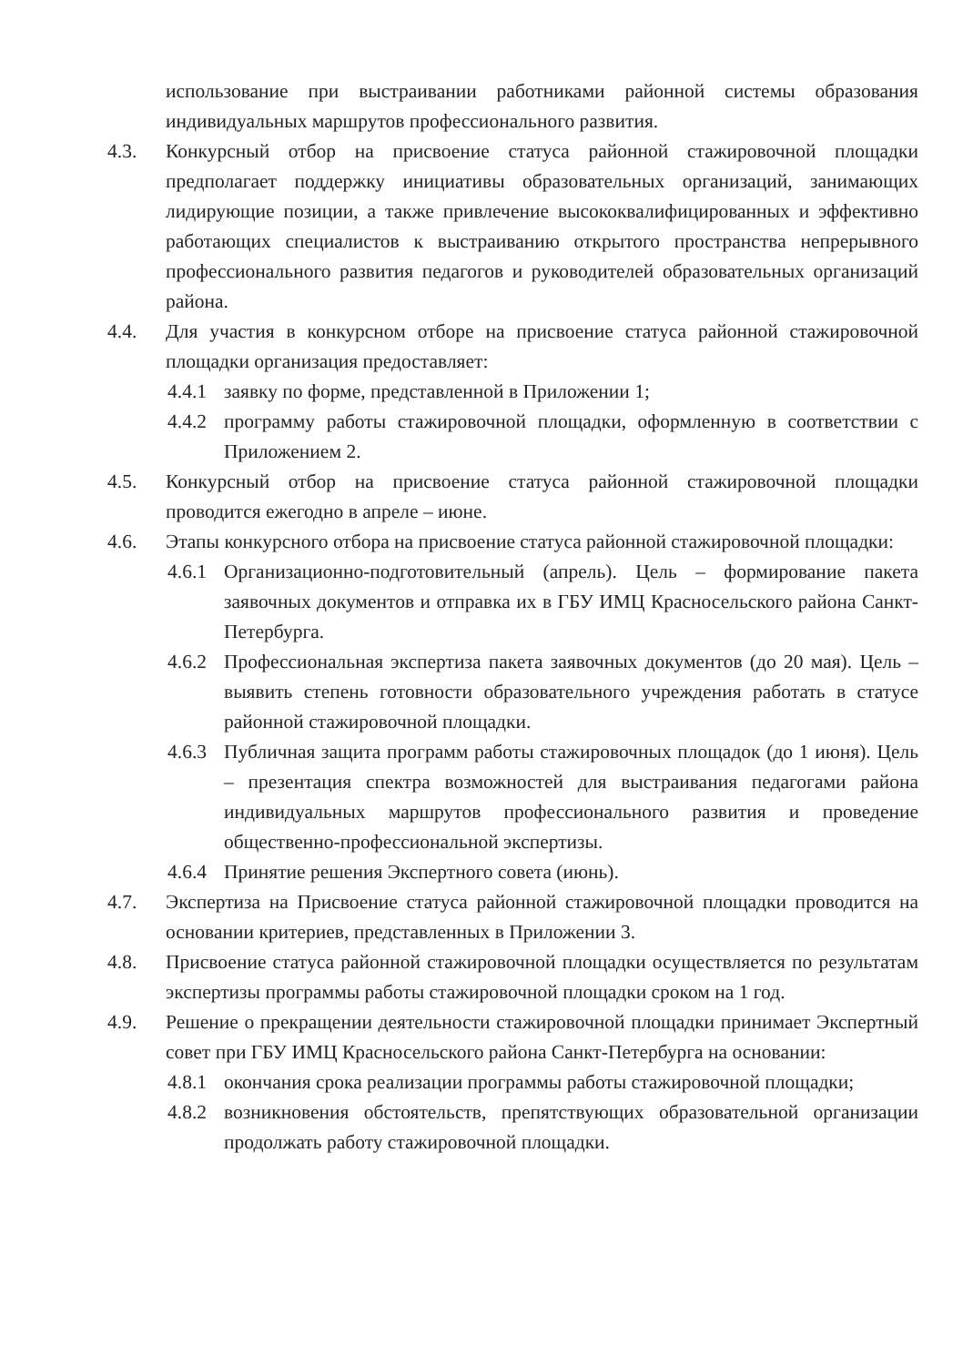использование при выстраивании работниками районной системы образования индивидуальных маршрутов профессионального развития.
4.3. Конкурсный отбор на присвоение статуса районной стажировочной площадки предполагает поддержку инициативы образовательных организаций, занимающих лидирующие позиции, а также привлечение высококвалифицированных и эффективно работающих специалистов к выстраиванию открытого пространства непрерывного профессионального развития педагогов и руководителей образовательных организаций района.
4.4. Для участия в конкурсном отборе на присвоение статуса районной стажировочной площадки организация предоставляет:
4.4.1
заявку по форме, представленной в Приложении 1;
4.4.2
программу работы стажировочной площадки, оформленную в соответствии с Приложением 2.
4.5. Конкурсный отбор на присвоение статуса районной стажировочной площадки проводится ежегодно в апреле – июне.
4.6. Этапы конкурсного отбора на присвоение статуса районной стажировочной площадки:
4.6.1
Организационно-подготовительный (апрель). Цель – формирование пакета заявочных документов и отправка их в ГБУ ИМЦ Красносельского района Санкт-Петербурга.
4.6.2
Профессиональная экспертиза пакета заявочных документов (до 20 мая). Цель – выявить степень готовности образовательного учреждения работать в статусе районной стажировочной площадки.
4.6.3
Публичная защита программ работы стажировочных площадок (до 1 июня). Цель – презентация спектра возможностей для выстраивания педагогами района индивидуальных маршрутов профессионального развития и проведение общественно-профессиональной экспертизы.
4.6.4
Принятие решения Экспертного совета (июнь).
4.7. Экспертиза на Присвоение статуса районной стажировочной площадки проводится на основании критериев, представленных в Приложении 3.
4.8. Присвоение статуса районной стажировочной площадки осуществляется по результатам экспертизы программы работы стажировочной площадки сроком на 1 год.
4.9. Решение о прекращении деятельности стажировочной площадки принимает Экспертный совет при ГБУ ИМЦ Красносельского района Санкт-Петербурга на основании:
4.8.1
окончания срока реализации программы работы стажировочной площадки;
4.8.2
возникновения обстоятельств, препятствующих образовательной организации продолжать работу стажировочной площадки.